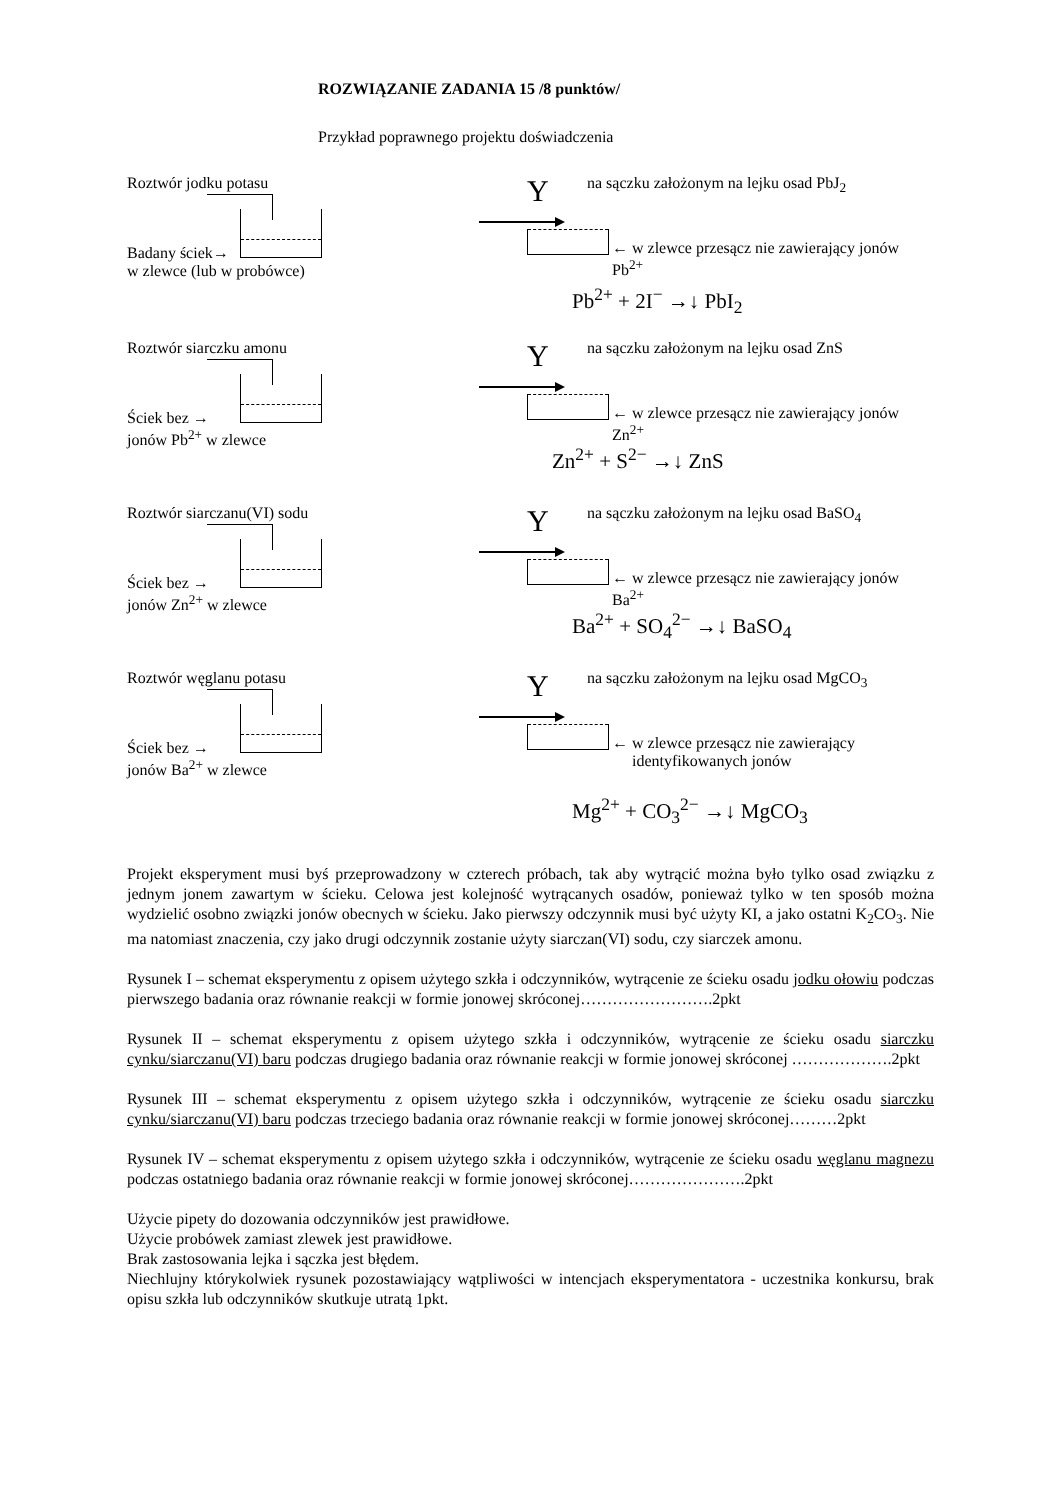ROZWIĄZANIE ZADANIA 15 /8 punktów/
Przykład poprawnego projektu doświadczenia
Roztwór jodku potasu
Badany ściek→
w zlewce (lub w probówce)
Y
na sączku założonym na lejku osad PbJ<sub>2</sub>
← w zlewce przesącz nie zawierający jonów Pb<sup>2+</sup>
Pb<sup>2+</sup> + 2I<sup>−</sup> →↓ PbI<sub>2</sub>
Roztwór siarczku amonu
Ściek bez →
jonów Pb<sup>2+</sup> w zlewce
Y
na sączku założonym na lejku osad ZnS
← w zlewce przesącz nie zawierający jonów Zn<sup>2+</sup>
Zn<sup>2+</sup> + S<sup>2−</sup> →↓ ZnS
Roztwór siarczanu(VI) sodu
Ściek bez →
jonów Zn<sup>2+</sup> w zlewce
Y
na sączku założonym na lejku osad BaSO<sub>4</sub>
← w zlewce przesącz nie zawierający jonów Ba<sup>2+</sup>
Ba<sup>2+</sup> + SO<sub>4</sub><sup>2−</sup> →↓ BaSO<sub>4</sub>
Roztwór węglanu potasu
Ściek bez →
jonów Ba<sup>2+</sup> w zlewce
Y
na sączku założonym na lejku osad MgCO<sub>3</sub>
← w zlewce przesącz nie zawierający
identyfikowanych jonów
Mg<sup>2+</sup> + CO<sub>3</sub><sup>2−</sup> →↓ MgCO<sub>3</sub>
Projekt eksperyment musi byś przeprowadzony w czterech próbach, tak aby wytrącić można było tylko osad związku z jednym jonem zawartym w ścieku. Celowa jest kolejność wytrącanych osadów, ponieważ tylko w ten sposób można wydzielić osobno związki jonów obecnych w ścieku. Jako pierwszy odczynnik musi być użyty KI, a jako ostatni K<sub>2</sub>CO<sub>3</sub>. Nie ma natomiast znaczenia, czy jako drugi odczynnik zostanie użyty siarczan(VI) sodu, czy siarczek amonu.
Rysunek I – schemat eksperymentu z opisem użytego szkła i odczynników, wytrącenie ze ścieku osadu jodku ołowiu podczas pierwszego badania oraz równanie reakcji w formie jonowej skróconej…………………….2pkt
Rysunek II – schemat eksperymentu z opisem użytego szkła i odczynników, wytrącenie ze ścieku osadu siarczku cynku/siarczanu(VI) baru podczas drugiego badania oraz równanie reakcji w formie jonowej skróconej ……………….2pkt
Rysunek III – schemat eksperymentu z opisem użytego szkła i odczynników, wytrącenie ze ścieku osadu siarczku cynku/siarczanu(VI) baru podczas trzeciego badania oraz równanie reakcji w formie jonowej skróconej………2pkt
Rysunek IV – schemat eksperymentu z opisem użytego szkła i odczynników, wytrącenie ze ścieku osadu węglanu magnezu podczas ostatniego badania oraz równanie reakcji w formie jonowej skróconej………………….2pkt
Użycie pipety do dozowania odczynników jest prawidłowe.
Użycie probówek zamiast zlewek jest prawidłowe.
Brak zastosowania lejka i sączka jest błędem.
Niechlujny którykolwiek rysunek pozostawiający wątpliwości w intencjach eksperymentatora - uczestnika konkursu, brak opisu szkła lub odczynników skutkuje utratą 1pkt.